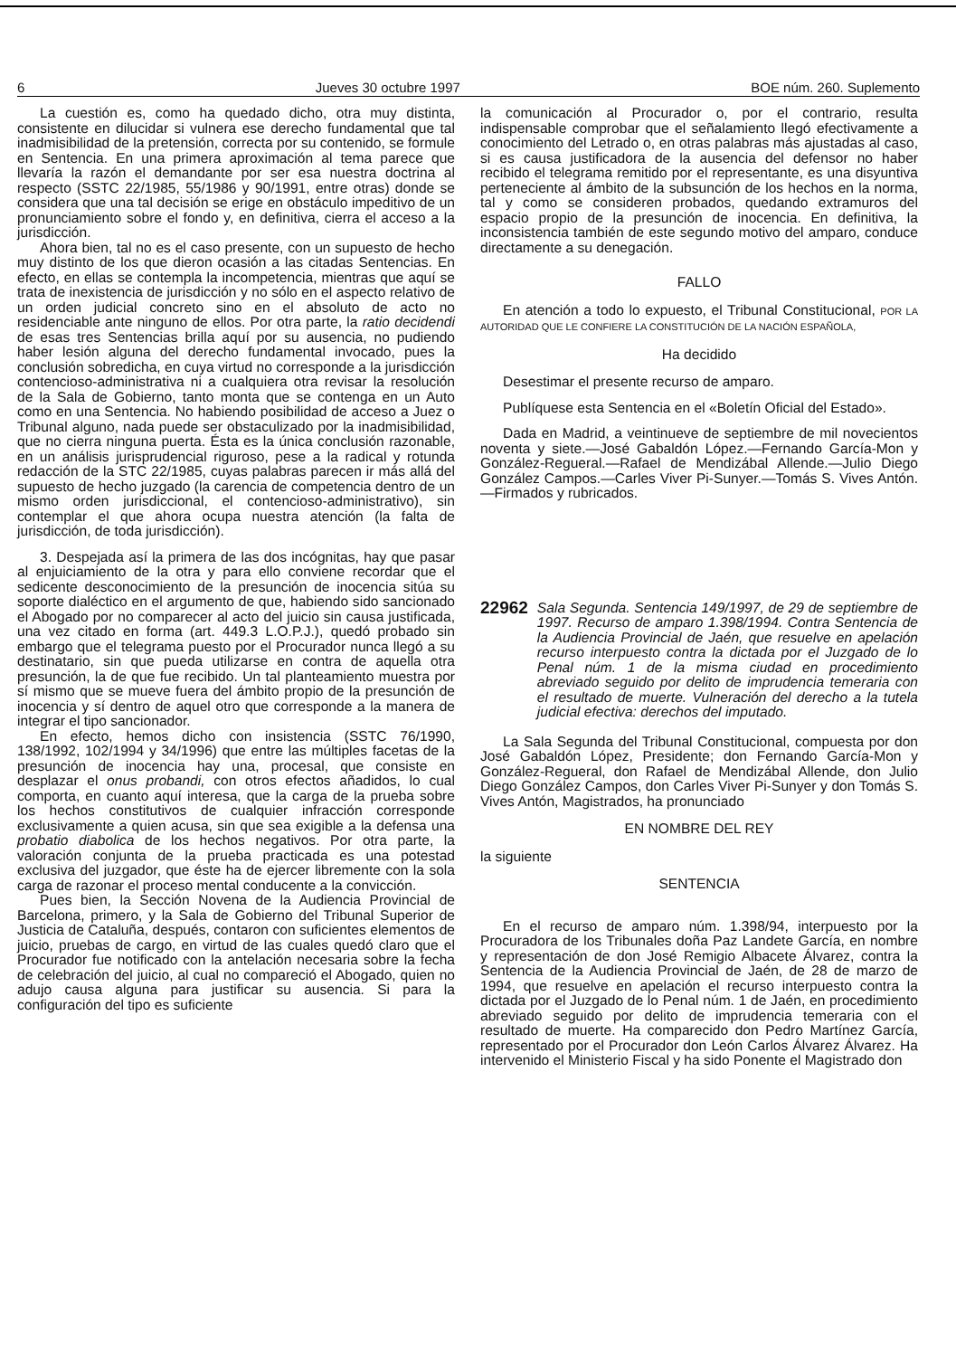6 Jueves 30 octubre 1997 BOE núm. 260. Suplemento
La cuestión es, como ha quedado dicho, otra muy distinta, consistente en dilucidar si vulnera ese derecho fundamental que tal inadmisibilidad de la pretensión, correcta por su contenido, se formule en Sentencia. En una primera aproximación al tema parece que llevaría la razón el demandante por ser esa nuestra doctrina al respecto (SSTC 22/1985, 55/1986 y 90/1991, entre otras) donde se considera que una tal decisión se erige en obstáculo impeditivo de un pronunciamiento sobre el fondo y, en definitiva, cierra el acceso a la jurisdicción.
Ahora bien, tal no es el caso presente, con un supuesto de hecho muy distinto de los que dieron ocasión a las citadas Sentencias. En efecto, en ellas se contempla la incompetencia, mientras que aquí se trata de inexistencia de jurisdicción y no sólo en el aspecto relativo de un orden judicial concreto sino en el absoluto de acto no residenciable ante ninguno de ellos. Por otra parte, la ratio decidendi de esas tres Sentencias brilla aquí por su ausencia, no pudiendo haber lesión alguna del derecho fundamental invocado, pues la conclusión sobredicha, en cuya virtud no corresponde a la jurisdicción contencioso-administrativa ni a cualquiera otra revisar la resolución de la Sala de Gobierno, tanto monta que se contenga en un Auto como en una Sentencia. No habiendo posibilidad de acceso a Juez o Tribunal alguno, nada puede ser obstaculizado por la inadmisibilidad, que no cierra ninguna puerta. Ésta es la única conclusión razonable, en un análisis jurisprudencial riguroso, pese a la radical y rotunda redacción de la STC 22/1985, cuyas palabras parecen ir más allá del supuesto de hecho juzgado (la carencia de competencia dentro de un mismo orden jurisdiccional, el contencioso-administrativo), sin contemplar el que ahora ocupa nuestra atención (la falta de jurisdicción, de toda jurisdicción).
3. Despejada así la primera de las dos incógnitas, hay que pasar al enjuiciamiento de la otra y para ello conviene recordar que el sedicente desconocimiento de la presunción de inocencia sitúa su soporte dialéctico en el argumento de que, habiendo sido sancionado el Abogado por no comparecer al acto del juicio sin causa justificada, una vez citado en forma (art. 449.3 L.O.P.J.), quedó probado sin embargo que el telegrama puesto por el Procurador nunca llegó a su destinatario, sin que pueda utilizarse en contra de aquella otra presunción, la de que fue recibido. Un tal planteamiento muestra por sí mismo que se mueve fuera del ámbito propio de la presunción de inocencia y sí dentro de aquel otro que corresponde a la manera de integrar el tipo sancionador.
En efecto, hemos dicho con insistencia (SSTC 76/1990, 138/1992, 102/1994 y 34/1996) que entre las múltiples facetas de la presunción de inocencia hay una, procesal, que consiste en desplazar el onus probandi, con otros efectos añadidos, lo cual comporta, en cuanto aquí interesa, que la carga de la prueba sobre los hechos constitutivos de cualquier infracción corresponde exclusivamente a quien acusa, sin que sea exigible a la defensa una probatio diabolica de los hechos negativos. Por otra parte, la valoración conjunta de la prueba practicada es una potestad exclusiva del juzgador, que éste ha de ejercer libremente con la sola carga de razonar el proceso mental conducente a la convicción.
Pues bien, la Sección Novena de la Audiencia Provincial de Barcelona, primero, y la Sala de Gobierno del Tribunal Superior de Justicia de Cataluña, después, contaron con suficientes elementos de juicio, pruebas de cargo, en virtud de las cuales quedó claro que el Procurador fue notificado con la antelación necesaria sobre la fecha de celebración del juicio, al cual no compareció el Abogado, quien no adujo causa alguna para justificar su ausencia. Si para la configuración del tipo es suficiente
la comunicación al Procurador o, por el contrario, resulta indispensable comprobar que el señalamiento llegó efectivamente a conocimiento del Letrado o, en otras palabras más ajustadas al caso, si es causa justificadora de la ausencia del defensor no haber recibido el telegrama remitido por el representante, es una disyuntiva perteneciente al ámbito de la subsunción de los hechos en la norma, tal y como se consideren probados, quedando extramuros del espacio propio de la presunción de inocencia. En definitiva, la inconsistencia también de este segundo motivo del amparo, conduce directamente a su denegación.
FALLO
En atención a todo lo expuesto, el Tribunal Constitucional, POR LA AUTORIDAD QUE LE CONFIERE LA CONSTITUCIÓN DE LA NACIÓN ESPAÑOLA,
Ha decidido
Desestimar el presente recurso de amparo.
Publíquese esta Sentencia en el «Boletín Oficial del Estado».
Dada en Madrid, a veintinueve de septiembre de mil novecientos noventa y siete.—José Gabaldón López.—Fernando García-Mon y González-Regueral.—Rafael de Mendizábal Allende.—Julio Diego González Campos.—Carles Viver Pi-Sunyer.—Tomás S. Vives Antón.—Firmados y rubricados.
22962 Sala Segunda. Sentencia 149/1997, de 29 de septiembre de 1997. Recurso de amparo 1.398/1994. Contra Sentencia de la Audiencia Provincial de Jaén, que resuelve en apelación recurso interpuesto contra la dictada por el Juzgado de lo Penal núm. 1 de la misma ciudad en procedimiento abreviado seguido por delito de imprudencia temeraria con el resultado de muerte. Vulneración del derecho a la tutela judicial efectiva: derechos del imputado.
La Sala Segunda del Tribunal Constitucional, compuesta por don José Gabaldón López, Presidente; don Fernando García-Mon y González-Regueral, don Rafael de Mendizábal Allende, don Julio Diego González Campos, don Carles Viver Pi-Sunyer y don Tomás S. Vives Antón, Magistrados, ha pronunciado
EN NOMBRE DEL REY
la siguiente
SENTENCIA
En el recurso de amparo núm. 1.398/94, interpuesto por la Procuradora de los Tribunales doña Paz Landete García, en nombre y representación de don José Remigio Albacete Álvarez, contra la Sentencia de la Audiencia Provincial de Jaén, de 28 de marzo de 1994, que resuelve en apelación el recurso interpuesto contra la dictada por el Juzgado de lo Penal núm. 1 de Jaén, en procedimiento abreviado seguido por delito de imprudencia temeraria con el resultado de muerte. Ha comparecido don Pedro Martínez García, representado por el Procurador don León Carlos Álvarez Álvarez. Ha intervenido el Ministerio Fiscal y ha sido Ponente el Magistrado don